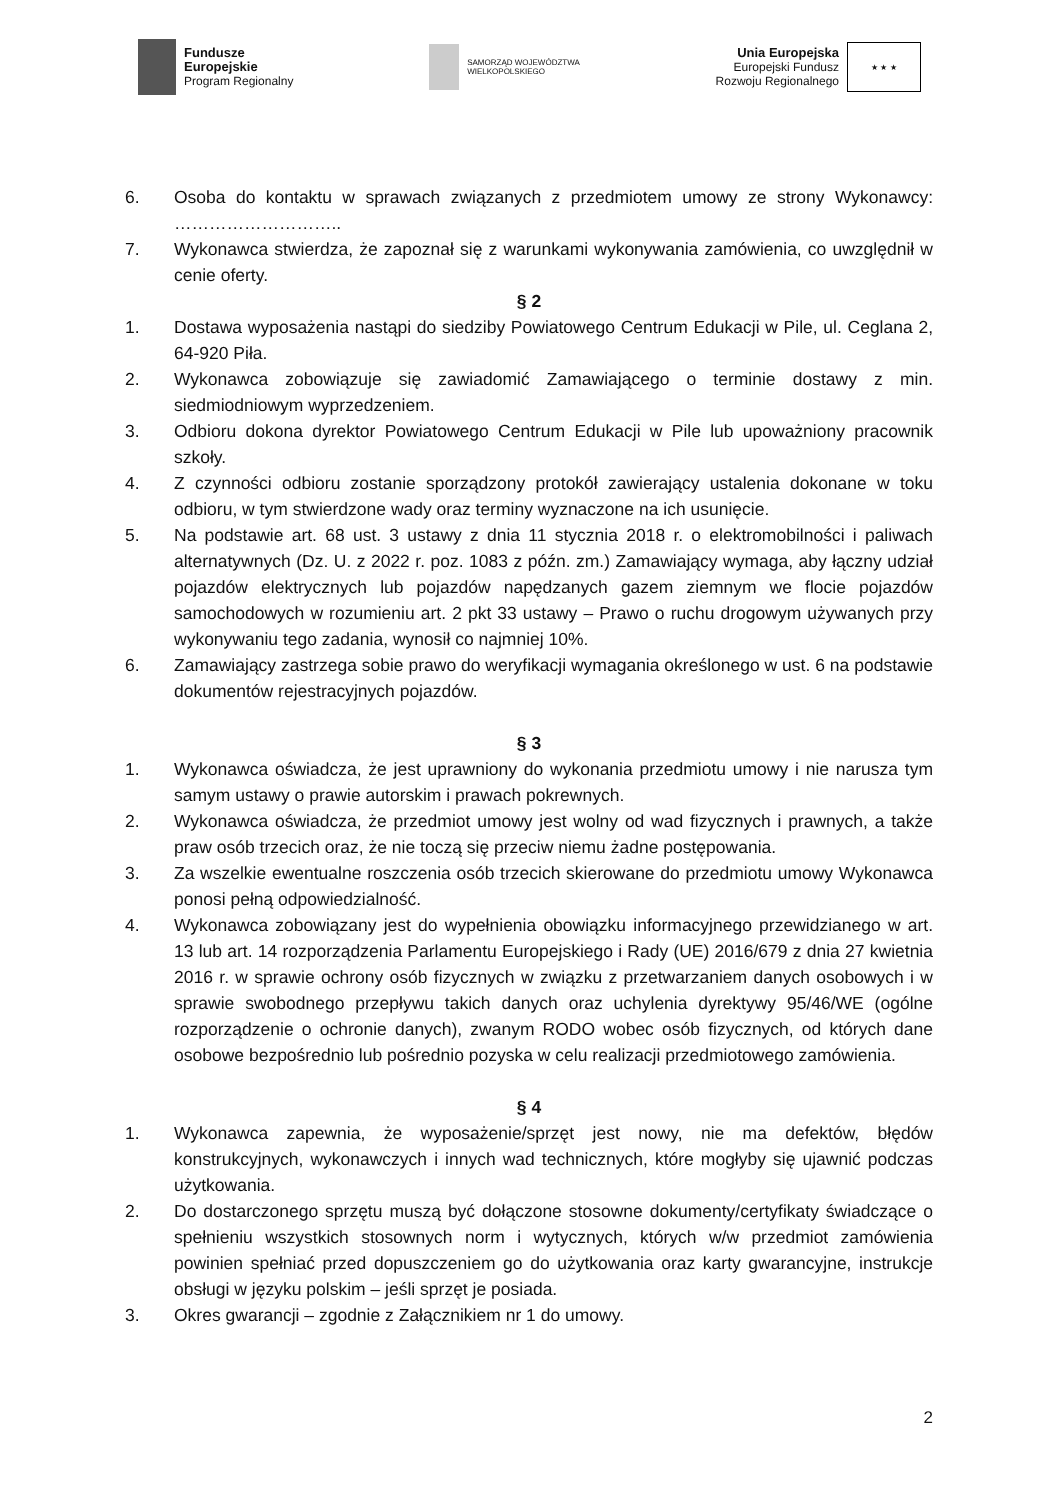Fundusze
Europejskie
Program Regionalny
SAMORZĄD WOJEWÓDZTWA
WIELKOPOLSKIEGO
Unia Europejska
Europejski Fundusz
Rozwoju Regionalnego
★ ★ ★
6. Osoba do kontaktu w sprawach związanych z przedmiotem umowy ze strony Wykonawcy: ………………………..
7. Wykonawca stwierdza, że zapoznał się z warunkami wykonywania zamówienia, co uwzględnił w cenie oferty.
§ 2
1. Dostawa wyposażenia nastąpi do siedziby Powiatowego Centrum Edukacji w Pile, ul. Ceglana 2, 64-920 Piła.
2. Wykonawca zobowiązuje się zawiadomić Zamawiającego o terminie dostawy z min. siedmiodniowym wyprzedzeniem.
3. Odbioru dokona dyrektor Powiatowego Centrum Edukacji w Pile lub upoważniony pracownik szkoły.
4. Z czynności odbioru zostanie sporządzony protokół zawierający ustalenia dokonane w toku odbioru, w tym stwierdzone wady oraz terminy wyznaczone na ich usunięcie.
5. Na podstawie art. 68 ust. 3 ustawy z dnia 11 stycznia 2018 r. o elektromobilności i paliwach alternatywnych (Dz. U. z 2022 r. poz. 1083 z późn. zm.) Zamawiający wymaga, aby łączny udział pojazdów elektrycznych lub pojazdów napędzanych gazem ziemnym we flocie pojazdów samochodowych w rozumieniu art. 2 pkt 33 ustawy – Prawo o ruchu drogowym używanych przy wykonywaniu tego zadania, wynosił co najmniej 10%.
6. Zamawiający zastrzega sobie prawo do weryfikacji wymagania określonego w ust. 6 na podstawie dokumentów rejestracyjnych pojazdów.
§ 3
1. Wykonawca oświadcza, że jest uprawniony do wykonania przedmiotu umowy i nie narusza tym samym ustawy o prawie autorskim i prawach pokrewnych.
2. Wykonawca oświadcza, że przedmiot umowy jest wolny od wad fizycznych i prawnych, a także praw osób trzecich oraz, że nie toczą się przeciw niemu żadne postępowania.
3. Za wszelkie ewentualne roszczenia osób trzecich skierowane do przedmiotu umowy Wykonawca ponosi pełną odpowiedzialność.
4. Wykonawca zobowiązany jest do wypełnienia obowiązku informacyjnego przewidzianego w art. 13 lub art. 14 rozporządzenia Parlamentu Europejskiego i Rady (UE) 2016/679 z dnia 27 kwietnia 2016 r. w sprawie ochrony osób fizycznych w związku z przetwarzaniem danych osobowych i w sprawie swobodnego przepływu takich danych oraz uchylenia dyrektywy 95/46/WE (ogólne rozporządzenie o ochronie danych), zwanym RODO wobec osób fizycznych, od których dane osobowe bezpośrednio lub pośrednio pozyska w celu realizacji przedmiotowego zamówienia.
§ 4
1. Wykonawca zapewnia, że wyposażenie/sprzęt jest nowy, nie ma defektów, błędów konstrukcyjnych, wykonawczych i innych wad technicznych, które mogłyby się ujawnić podczas użytkowania.
2. Do dostarczonego sprzętu muszą być dołączone stosowne dokumenty/certyfikaty świadczące o spełnieniu wszystkich stosownych norm i wytycznych, których w/w przedmiot zamówienia powinien spełniać przed dopuszczeniem go do użytkowania oraz karty gwarancyjne, instrukcje obsługi w języku polskim – jeśli sprzęt je posiada.
3. Okres gwarancji – zgodnie z Załącznikiem nr 1 do umowy.
2